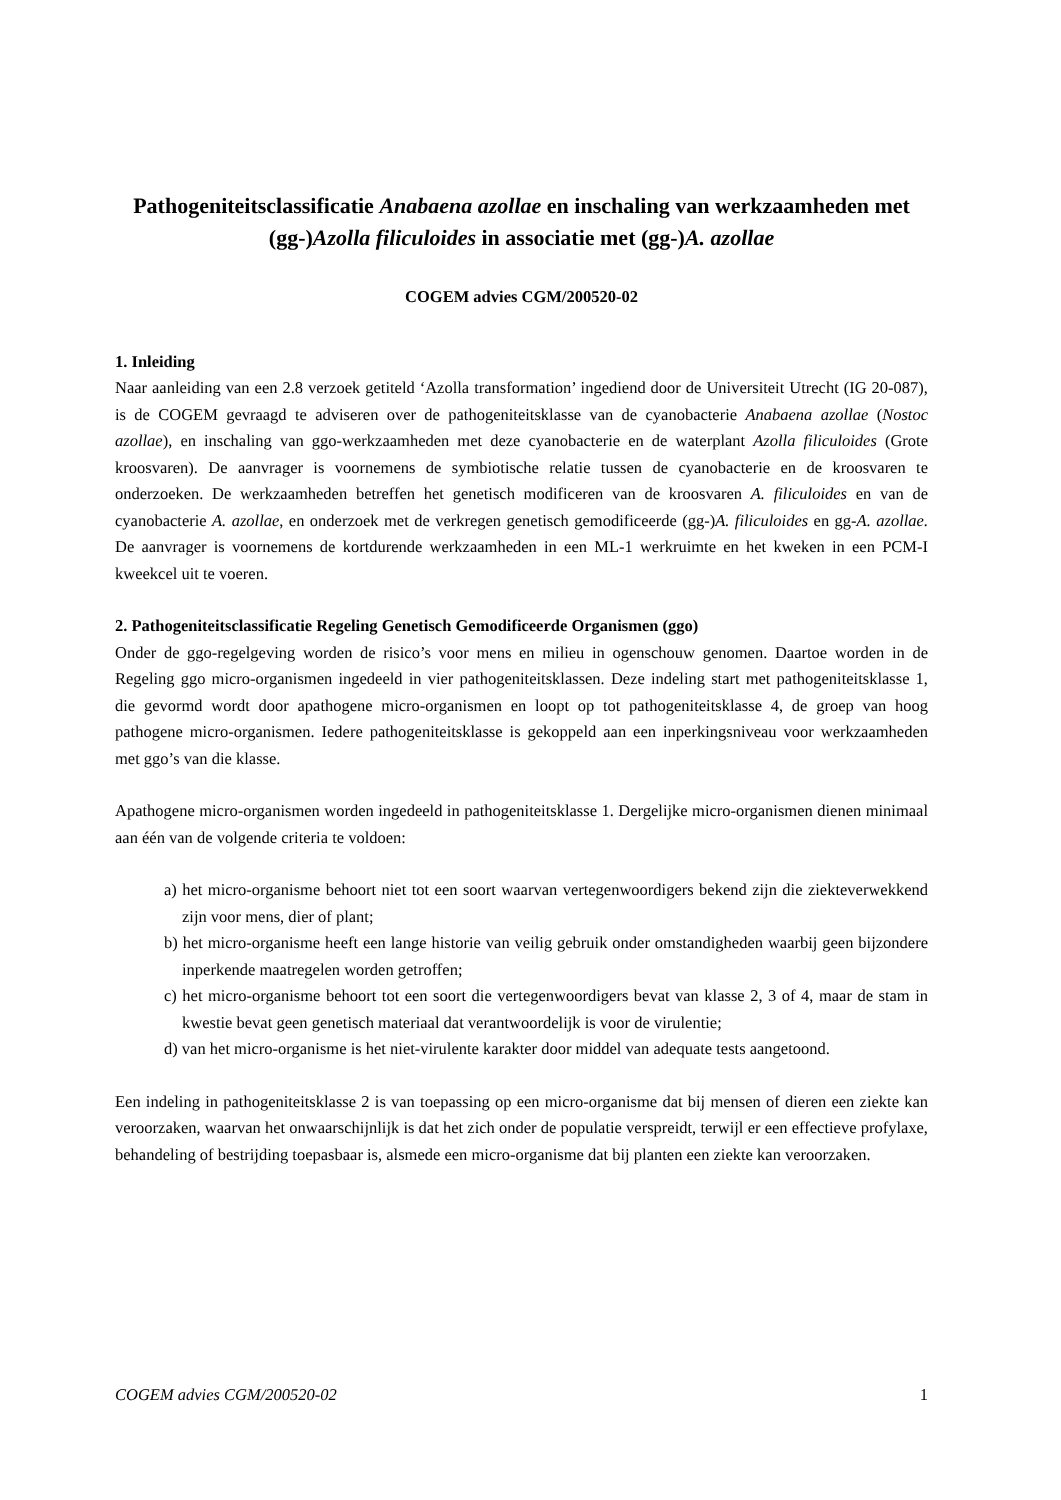Pathogeniteitsclassificatie Anabaena azollae en inschaling van werkzaamheden met (gg-)Azolla filiculoides in associatie met (gg-)A. azollae
COGEM advies CGM/200520-02
1. Inleiding
Naar aanleiding van een 2.8 verzoek getiteld ‘Azolla transformation’ ingediend door de Universiteit Utrecht (IG 20-087), is de COGEM gevraagd te adviseren over de pathogeniteitsklasse van de cyanobacterie Anabaena azollae (Nostoc azollae), en inschaling van ggo-werkzaamheden met deze cyanobacterie en de waterplant Azolla filiculoides (Grote kroosvaren). De aanvrager is voornemens de symbiotische relatie tussen de cyanobacterie en de kroosvaren te onderzoeken. De werkzaamheden betreffen het genetisch modificeren van de kroosvaren A. filiculoides en van de cyanobacterie A. azollae, en onderzoek met de verkregen genetisch gemodificeerde (gg-)A. filiculoides en gg-A. azollae. De aanvrager is voornemens de kortdurende werkzaamheden in een ML-1 werkruimte en het kweken in een PCM-I kweekcel uit te voeren.
2. Pathogeniteitsclassificatie Regeling Genetisch Gemodificeerde Organismen (ggo)
Onder de ggo-regelgeving worden de risico’s voor mens en milieu in ogenschouw genomen. Daartoe worden in de Regeling ggo micro-organismen ingedeeld in vier pathogeniteitsklassen. Deze indeling start met pathogeniteitsklasse 1, die gevormd wordt door apathogene micro-organismen en loopt op tot pathogeniteitsklasse 4, de groep van hoog pathogene micro-organismen. Iedere pathogeniteitsklasse is gekoppeld aan een inperkingsniveau voor werkzaamheden met ggo’s van die klasse.
Apathogene micro-organismen worden ingedeeld in pathogeniteitsklasse 1. Dergelijke micro-organismen dienen minimaal aan één van de volgende criteria te voldoen:
a) het micro-organisme behoort niet tot een soort waarvan vertegenwoordigers bekend zijn die ziekteverwekkend zijn voor mens, dier of plant;
b) het micro-organisme heeft een lange historie van veilig gebruik onder omstandigheden waarbij geen bijzondere inperkende maatregelen worden getroffen;
c) het micro-organisme behoort tot een soort die vertegenwoordigers bevat van klasse 2, 3 of 4, maar de stam in kwestie bevat geen genetisch materiaal dat verantwoordelijk is voor de virulentie;
d) van het micro-organisme is het niet-virulente karakter door middel van adequate tests aangetoond.
Een indeling in pathogeniteitsklasse 2 is van toepassing op een micro-organisme dat bij mensen of dieren een ziekte kan veroorzaken, waarvan het onwaarschijnlijk is dat het zich onder de populatie verspreidt, terwijl er een effectieve profylaxe, behandeling of bestrijding toepasbaar is, alsmede een micro-organisme dat bij planten een ziekte kan veroorzaken.
COGEM advies CGM/200520-02 1